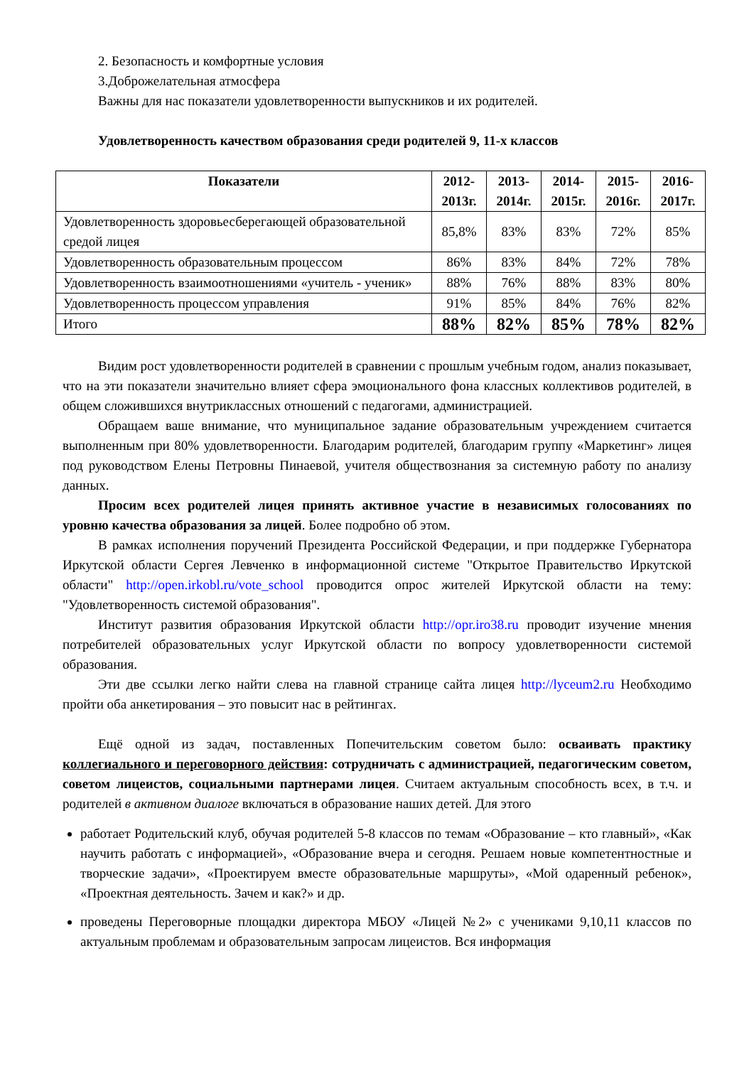2. Безопасность и комфортные условия
3.Доброжелательная атмосфера
Важны для нас показатели удовлетворенности выпускников и их родителей.
Удовлетворенность качеством образования среди родителей 9, 11-х классов
| Показатели | 2012-2013г. | 2013-2014г. | 2014-2015г. | 2015-2016г. | 2016-2017г. |
| --- | --- | --- | --- | --- | --- |
| Удовлетворенность здоровьесберегающей образовательной средой лицея | 85,8% | 83% | 83% | 72% | 85% |
| Удовлетворенность образовательным процессом | 86% | 83% | 84% | 72% | 78% |
| Удовлетворенность взаимоотношениями «учитель - ученик» | 88% | 76% | 88% | 83% | 80% |
| Удовлетворенность процессом управления | 91% | 85% | 84% | 76% | 82% |
| Итого | 88% | 82% | 85% | 78% | 82% |
Видим рост удовлетворенности родителей в сравнении с прошлым учебным годом, анализ показывает, что на эти показатели значительно влияет сфера эмоционального фона классных коллективов родителей, в общем сложившихся внутриклассных отношений с педагогами, администрацией.
Обращаем ваше внимание, что муниципальное задание образовательным учреждением считается выполненным при 80% удовлетворенности. Благодарим родителей, благодарим группу «Маркетинг» лицея под руководством Елены Петровны Пинаевой, учителя обществознания за системную работу по анализу данных.
Просим всех родителей лицея принять активное участие в независимых голосованиях по уровню качества образования за лицей. Более подробно об этом.
В рамках исполнения поручений Президента Российской Федерации, и при поддержке Губернатора Иркутской области Сергея Левченко в информационной системе "Открытое Правительство Иркутской области" http://open.irkobl.ru/vote_school проводится опрос жителей Иркутской области на тему: "Удовлетворенность системой образования".
Институт развития образования Иркутской области http://opr.iro38.ru проводит изучение мнения потребителей образовательных услуг Иркутской области по вопросу удовлетворенности системой образования.
Эти две ссылки легко найти слева на главной странице сайта лицея http://lyceum2.ru Необходимо пройти оба анкетирования – это повысит нас в рейтингах.
Ещё одной из задач, поставленных Попечительским советом было: осваивать практику коллегиального и переговорного действия: сотрудничать с администрацией, педагогическим советом, советом лицеистов, социальными партнерами лицея. Считаем актуальным способность всех, в т.ч. и родителей в активном диалоге включаться в образование наших детей. Для этого
работает Родительский клуб, обучая родителей 5-8 классов по темам «Образование – кто главный», «Как научить работать с информацией», «Образование вчера и сегодня. Решаем новые компетентностные и творческие задачи», «Проектируем вместе образовательные маршруты», «Мой одаренный ребенок», «Проектная деятельность. Зачем и как?» и др.
проведены Переговорные площадки директора МБОУ «Лицей №2» с учениками 9,10,11 классов по актуальным проблемам и образовательным запросам лицеистов. Вся информация